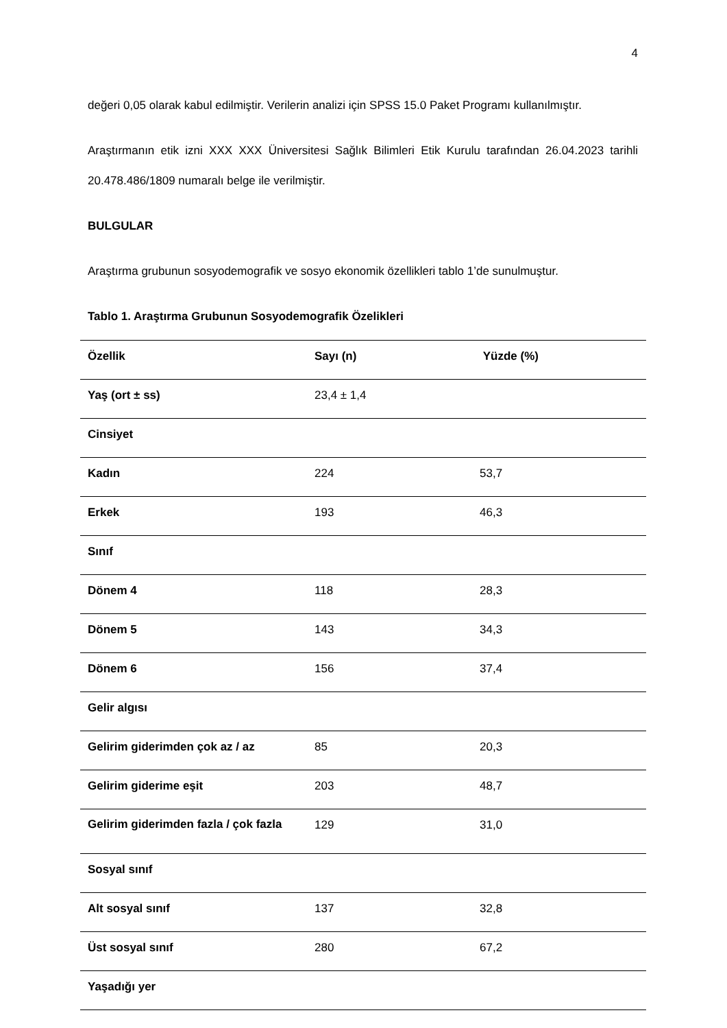4
değeri 0,05 olarak kabul edilmiştir. Verilerin analizi için SPSS 15.0 Paket Programı kullanılmıştır.
Araştırmanın etik izni XXX XXX Üniversitesi Sağlık Bilimleri Etik Kurulu tarafından 26.04.2023 tarihli 20.478.486/1809 numaralı belge ile verilmiştir.
BULGULAR
Araştırma grubunun sosyodemografik ve sosyo ekonomik özellikleri tablo 1’de sunulmuştur.
Tablo 1. Araştırma Grubunun Sosyodemografik Özelikleri
| Özellik | Sayı (n) | Yüzde (%) |
| --- | --- | --- |
| Yaş (ort ± ss) | 23,4 ± 1,4 | |
| Cinsiyet | | |
| Kadın | 224 | 53,7 |
| Erkek | 193 | 46,3 |
| Sınıf | | |
| Dönem 4 | 118 | 28,3 |
| Dönem 5 | 143 | 34,3 |
| Dönem 6 | 156 | 37,4 |
| Gelir algısı | | |
| Gelirim giderimden çok az / az | 85 | 20,3 |
| Gelirim giderime eşit | 203 | 48,7 |
| Gelirim giderimden fazla / çok fazla | 129 | 31,0 |
| Sosyal sınıf | | |
| Alt sosyal sınıf | 137 | 32,8 |
| Üst sosyal sınıf | 280 | 67,2 |
| Yaşadığı yer | | |